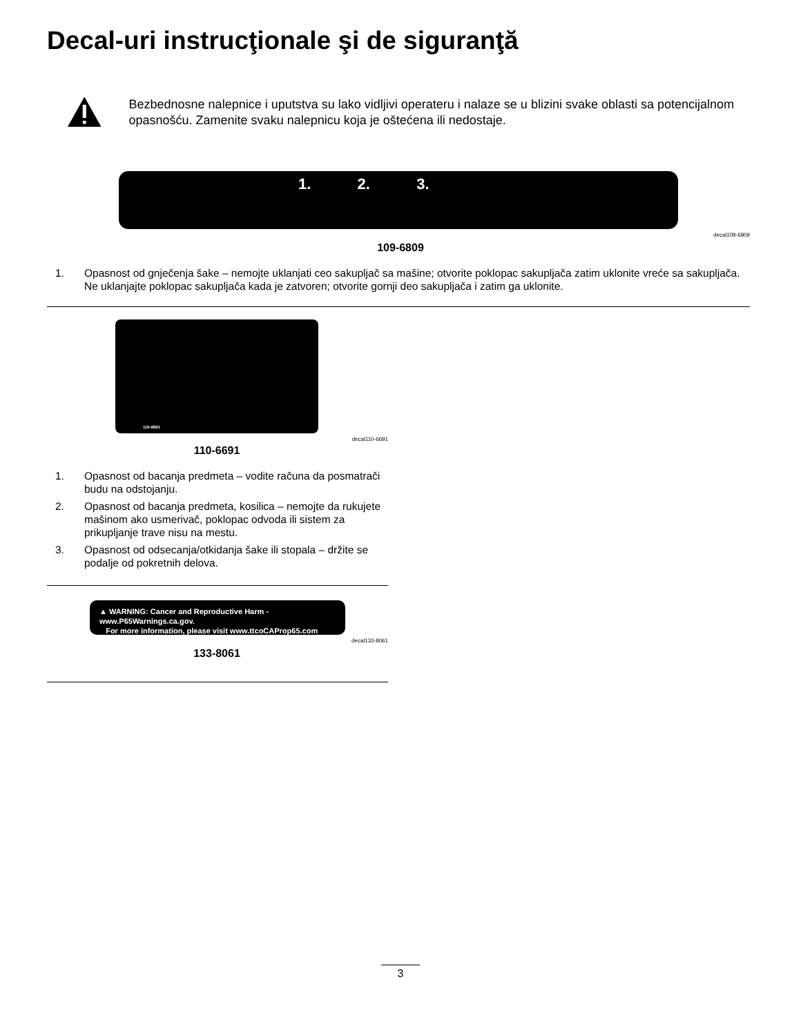Decal-uri instrucţionale şi de siguranţă
Bezbednosne nalepnice i uputstva su lako vidljivi operateru i nalaze se u blizini svake oblasti sa potencijalnom opasnošću. Zamenite svaku nalepnicu koja je oštećena ili nedostaje.
1. 2. 3.
decal109-6809
109-6809
1. Opasnost od gnječenja šake – nemojte uklanjati ceo sakupljač sa mašine; otvorite poklopac sakupljača zatim uklonite vreće sa sakupljača. Ne uklanjajte poklopac sakupljača kada je zatvoren; otvorite gornji deo sakupljača i zatim ga uklonite.
110-6691
decal110-6691
110-6691
1. Opasnost od bacanja predmeta – vodite računa da posmatrači budu na odstojanju.
2. Opasnost od bacanja predmeta, kosilica – nemojte da rukujete mašinom ako usmerivač, poklopac odvoda ili sistem za prikupljanje trave nisu na mestu.
3. Opasnost od odsecanja/otkidanja šake ili stopala – držite se podalje od pokretnih delova.
▲ WARNING: Cancer and Reproductive Harm - www.P65Warnings.ca.gov.
For more information, please visit www.ttcoCAProp65.com
decal133-8061
133-8061
3